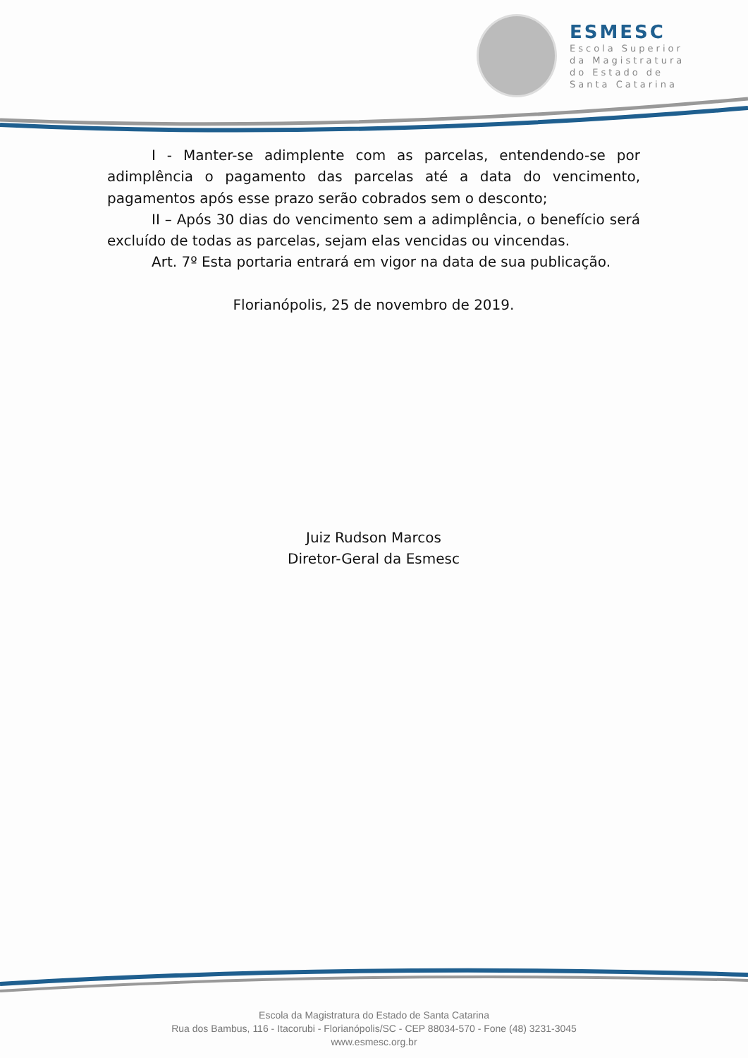ESMESC
Escola Superior
da Magistratura
do Estado de
Santa Catarina
I - Manter-se adimplente com as parcelas, entendendo-se por adimplência o pagamento das parcelas até a data do vencimento, pagamentos após esse prazo serão cobrados sem o desconto;
II – Após 30 dias do vencimento sem a adimplência, o benefício será excluído de todas as parcelas, sejam elas vencidas ou vincendas.
Art. 7º Esta portaria entrará em vigor na data de sua publicação.
Florianópolis, 25 de novembro de 2019.
Juiz Rudson Marcos
Diretor-Geral da Esmesc
Escola da Magistratura do Estado de Santa Catarina
Rua dos Bambus, 116 - Itacorubi - Florianópolis/SC - CEP 88034-570 - Fone (48) 3231-3045
www.esmesc.org.br